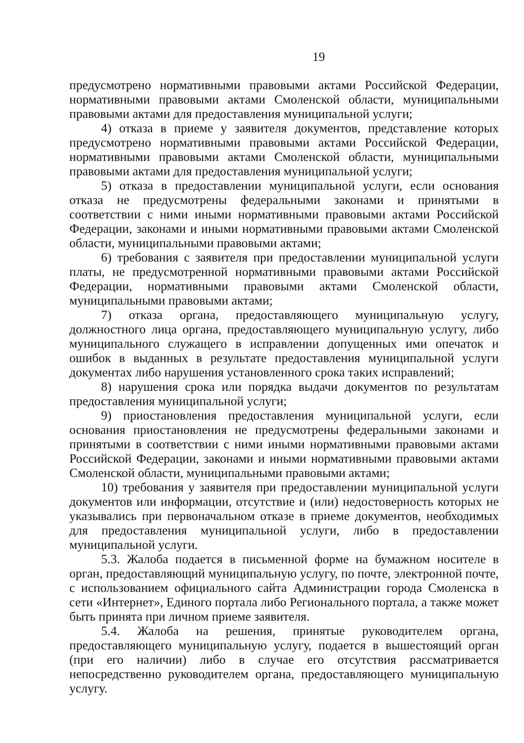19
предусмотрено нормативными правовыми актами Российской Федерации, нормативными правовыми актами Смоленской области, муниципальными правовыми актами для предоставления муниципальной услуги;
4) отказа в приеме у заявителя документов, представление которых предусмотрено нормативными правовыми актами Российской Федерации, нормативными правовыми актами Смоленской области, муниципальными правовыми актами для предоставления муниципальной услуги;
5) отказа в предоставлении муниципальной услуги, если основания отказа не предусмотрены федеральными законами и принятыми в соответствии с ними иными нормативными правовыми актами Российской Федерации, законами и иными нормативными правовыми актами Смоленской области, муниципальными правовыми актами;
6) требования с заявителя при предоставлении муниципальной услуги платы, не предусмотренной нормативными правовыми актами Российской Федерации, нормативными правовыми актами Смоленской области, муниципальными правовыми актами;
7) отказа органа, предоставляющего муниципальную услугу, должностного лица органа, предоставляющего муниципальную услугу, либо муниципального служащего в исправлении допущенных ими опечаток и ошибок в выданных в результате предоставления муниципальной услуги документах либо нарушения установленного срока таких исправлений;
8) нарушения срока или порядка выдачи документов по результатам предоставления муниципальной услуги;
9) приостановления предоставления муниципальной услуги, если основания приостановления не предусмотрены федеральными законами и принятыми в соответствии с ними иными нормативными правовыми актами Российской Федерации, законами и иными нормативными правовыми актами Смоленской области, муниципальными правовыми актами;
10) требования у заявителя при предоставлении муниципальной услуги документов или информации, отсутствие и (или) недостоверность которых не указывались при первоначальном отказе в приеме документов, необходимых для предоставления муниципальной услуги, либо в предоставлении муниципальной услуги.
5.3. Жалоба подается в письменной форме на бумажном носителе в орган, предоставляющий муниципальную услугу, по почте, электронной почте, с использованием официального сайта Администрации города Смоленска в сети «Интернет», Единого портала либо Регионального портала, а также может быть принята при личном приеме заявителя.
5.4. Жалоба на решения, принятые руководителем органа, предоставляющего муниципальную услугу, подается в вышестоящий орган (при его наличии) либо в случае его отсутствия рассматривается непосредственно руководителем органа, предоставляющего муниципальную услугу.